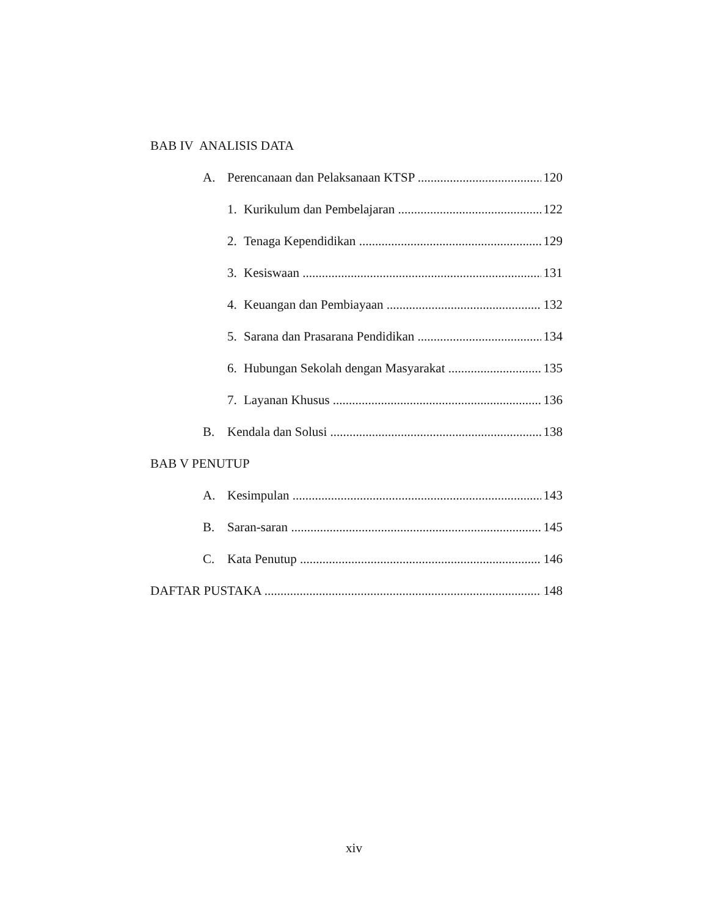BAB IV ANALISIS DATA
A. Perencanaan dan Pelaksanaan KTSP 120
1. Kurikulum dan Pembelajaran 122
2. Tenaga Kependidikan 129
3. Kesiswaan 131
4. Keuangan dan Pembiayaan 132
5. Sarana dan Prasarana Pendidikan 134
6. Hubungan Sekolah dengan Masyarakat 135
7. Layanan Khusus 136
B. Kendala dan Solusi 138
BAB V PENUTUP
A. Kesimpulan 143
B. Saran-saran 145
C. Kata Penutup 146
DAFTAR PUSTAKA 148
xiv